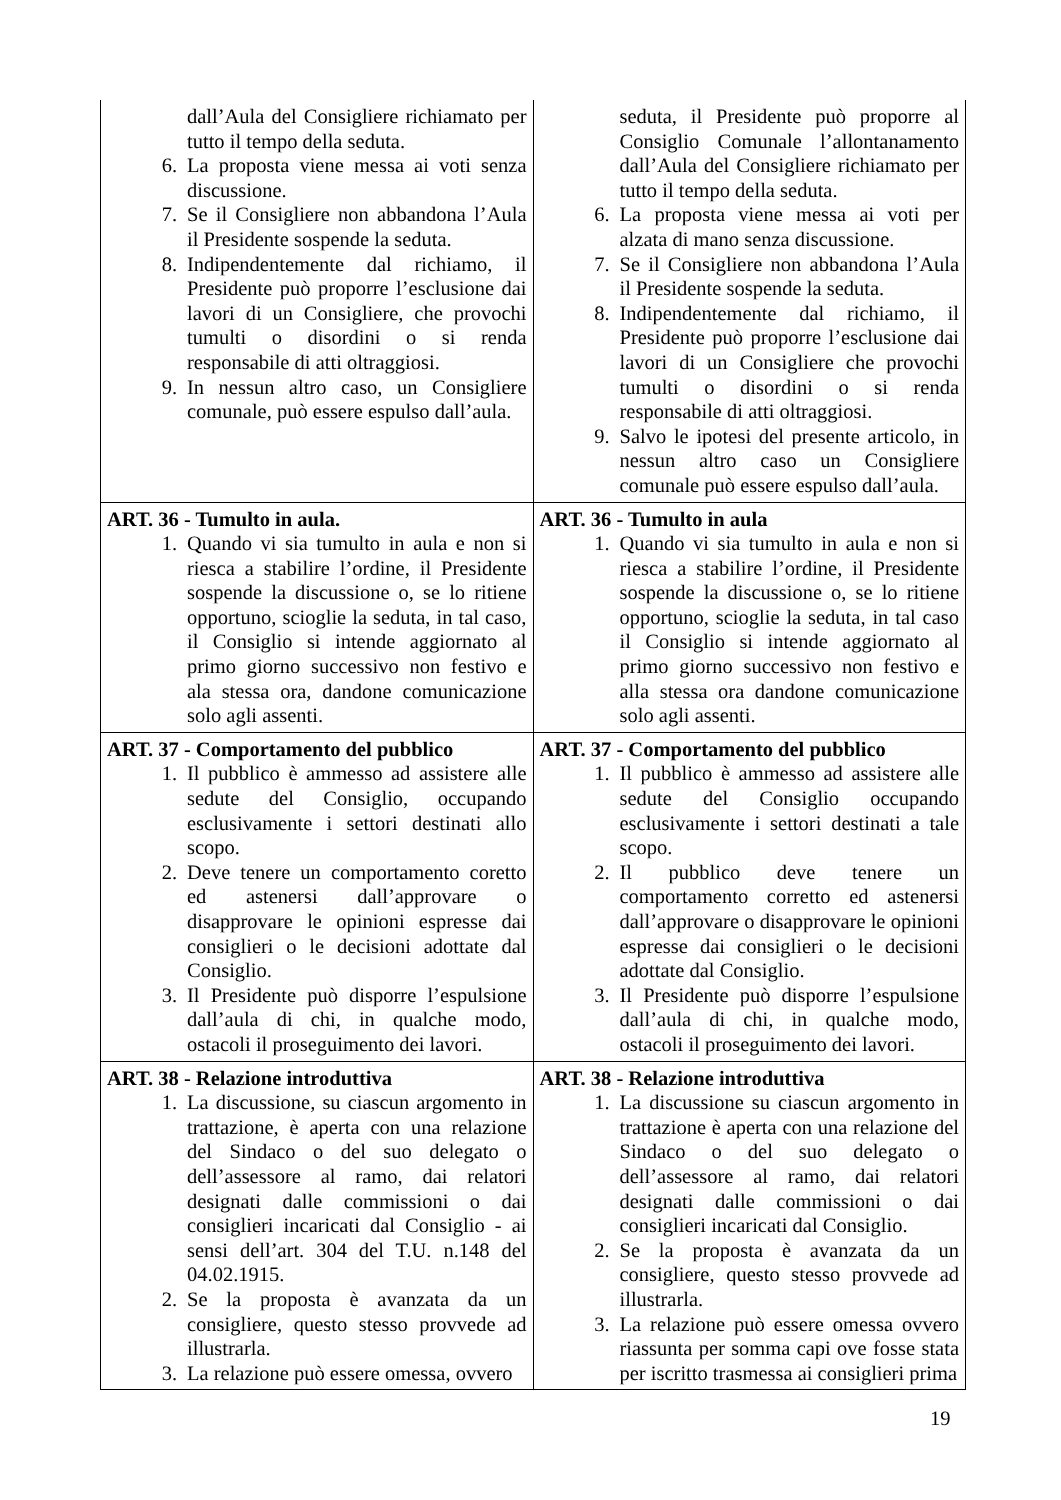| dall’Aula del Consigliere richiamato per tutto il tempo della seduta. 6. La proposta viene messa ai voti senza discussione. 7. Se il Consigliere non abbandona l’Aula il Presidente sospende la seduta. 8. Indipendentemente dal richiamo, il Presidente può proporre l’esclusione dai lavori di un Consigliere, che provochi tumulti o disordini o si renda responsabile di atti oltraggiosi. 9. In nessun altro caso, un Consigliere comunale, può essere espulso dall’aula. | seduta, il Presidente può proporre al Consiglio Comunale l’allontanamento dall’Aula del Consigliere richiamato per tutto il tempo della seduta. 6. La proposta viene messa ai voti per alzata di mano senza discussione. 7. Se il Consigliere non abbandona l’Aula il Presidente sospende la seduta. 8. Indipendentemente dal richiamo, il Presidente può proporre l’esclusione dai lavori di un Consigliere che provochi tumulti o disordini o si renda responsabile di atti oltraggiosi. 9. Salvo le ipotesi del presente articolo, in nessun altro caso un Consigliere comunale può essere espulso dall’aula. |
| ART. 36 - Tumulto in aula. 1. Quando vi sia tumulto in aula e non si riesca a stabilire l’ordine, il Presidente sospende la discussione o, se lo ritiene opportuno, scioglie la seduta, in tal caso, il Consiglio si intende aggiornato al primo giorno successivo non festivo e ala stessa ora, dandone comunicazione solo agli assenti. | ART. 36 - Tumulto in aula 1. Quando vi sia tumulto in aula e non si riesca a stabilire l’ordine, il Presidente sospende la discussione o, se lo ritiene opportuno, scioglie la seduta, in tal caso il Consiglio si intende aggiornato al primo giorno successivo non festivo e alla stessa ora dandone comunicazione solo agli assenti. |
| ART. 37 - Comportamento del pubblico 1. Il pubblico è ammesso ad assistere alle sedute del Consiglio, occupando esclusivamente i settori destinati allo scopo. 2. Deve tenere un comportamento coretto ed astenersi dall’approvare o disapprovare le opinioni espresse dai consiglieri o le decisioni adottate dal Consiglio. 3. Il Presidente può disporre l’espulsione dall’aula di chi, in qualche modo, ostacoli il proseguimento dei lavori. | ART. 37 - Comportamento del pubblico 1. Il pubblico è ammesso ad assistere alle sedute del Consiglio occupando esclusivamente i settori destinati a tale scopo. 2. Il pubblico deve tenere un comportamento corretto ed astenersi dall’approvare o disapprovare le opinioni espresse dai consiglieri o le decisioni adottate dal Consiglio. 3. Il Presidente può disporre l’espulsione dall’aula di chi, in qualche modo, ostacoli il proseguimento dei lavori. |
| ART. 38 - Relazione introduttiva 1. La discussione, su ciascun argomento in trattazione, è aperta con una relazione del Sindaco o del suo delegato o dell’assessore al ramo, dai relatori designati dalle commissioni o dai consiglieri incaricati dal Consiglio - ai sensi dell’art. 304 del T.U. n.148 del 04.02.1915. 2. Se la proposta è avanzata da un consigliere, questo stesso provvede ad illustrarla. 3. La relazione può essere omessa, ovvero | ART. 38 - Relazione introduttiva 1. La discussione su ciascun argomento in trattazione è aperta con una relazione del Sindaco o del suo delegato o dell’assessore al ramo, dai relatori designati dalle commissioni o dai consiglieri incaricati dal Consiglio. 2. Se la proposta è avanzata da un consigliere, questo stesso provvede ad illustrarla. 3. La relazione può essere omessa ovvero riassunta per somma capi ove fosse stata per iscritto trasmessa ai consiglieri prima |
19